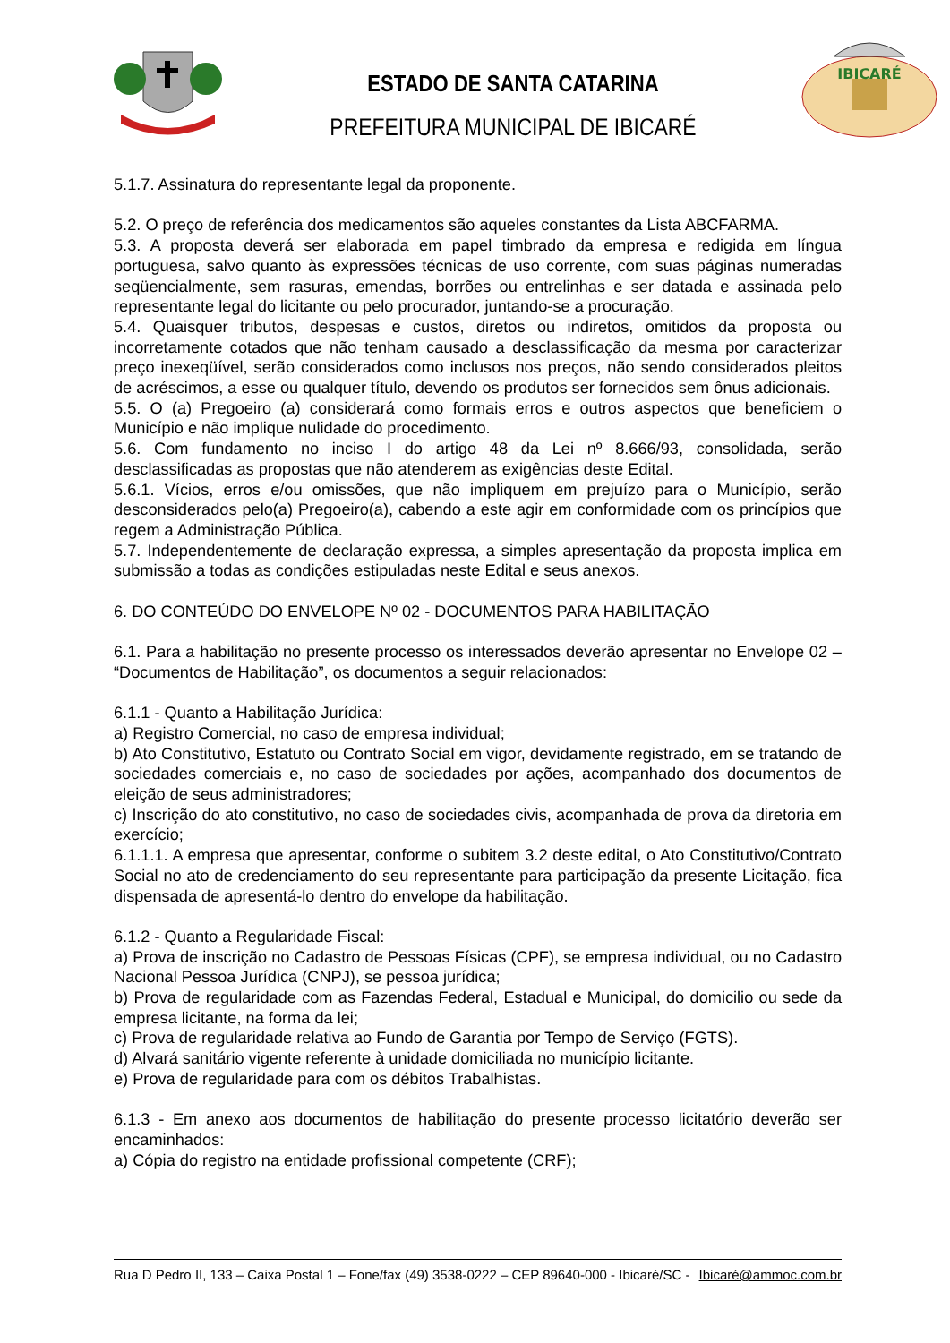ESTADO DE SANTA CATARINA
PREFEITURA MUNICIPAL DE IBICARÉ
IBICARÉ
5.1.7. Assinatura do representante legal da proponente.
5.2. O preço de referência dos medicamentos são aqueles constantes da Lista ABCFARMA.
5.3. A proposta deverá ser elaborada em papel timbrado da empresa e redigida em língua portuguesa, salvo quanto às expressões técnicas de uso corrente, com suas páginas numeradas seqüencialmente, sem rasuras, emendas, borrões ou entrelinhas e ser datada e assinada pelo representante legal do licitante ou pelo procurador, juntando-se a procuração.
5.4. Quaisquer tributos, despesas e custos, diretos ou indiretos, omitidos da proposta ou incorretamente cotados que não tenham causado a desclassificação da mesma por caracterizar preço inexeqüível, serão considerados como inclusos nos preços, não sendo considerados pleitos de acréscimos, a esse ou qualquer título, devendo os produtos ser fornecidos sem ônus adicionais.
5.5. O (a) Pregoeiro (a) considerará como formais erros e outros aspectos que beneficiem o Município e não implique nulidade do procedimento.
5.6. Com fundamento no inciso I do artigo 48 da Lei nº 8.666/93, consolidada, serão desclassificadas as propostas que não atenderem as exigências deste Edital.
5.6.1. Vícios, erros e/ou omissões, que não impliquem em prejuízo para o Município, serão desconsiderados pelo(a) Pregoeiro(a), cabendo a este agir em conformidade com os princípios que regem a Administração Pública.
5.7. Independentemente de declaração expressa, a simples apresentação da proposta implica em submissão a todas as condições estipuladas neste Edital e seus anexos.
6. DO CONTEÚDO DO ENVELOPE Nº 02 - DOCUMENTOS PARA HABILITAÇÃO
6.1. Para a habilitação no presente processo os interessados deverão apresentar no Envelope 02 – “Documentos de Habilitação”, os documentos a seguir relacionados:
6.1.1 - Quanto a Habilitação Jurídica:
a) Registro Comercial, no caso de empresa individual;
b) Ato Constitutivo, Estatuto ou Contrato Social em vigor, devidamente registrado, em se tratando de sociedades comerciais e, no caso de sociedades por ações, acompanhado dos documentos de eleição de seus administradores;
c) Inscrição do ato constitutivo, no caso de sociedades civis, acompanhada de prova da diretoria em exercício;
6.1.1.1. A empresa que apresentar, conforme o subitem 3.2 deste edital, o Ato Constitutivo/Contrato Social no ato de credenciamento do seu representante para participação da presente Licitação, fica dispensada de apresentá-lo dentro do envelope da habilitação.
6.1.2 - Quanto a Regularidade Fiscal:
a) Prova de inscrição no Cadastro de Pessoas Físicas (CPF), se empresa individual, ou no Cadastro Nacional Pessoa Jurídica (CNPJ), se pessoa jurídica;
b) Prova de regularidade com as Fazendas Federal, Estadual e Municipal, do domicilio ou sede da empresa licitante, na forma da lei;
c) Prova de regularidade relativa ao Fundo de Garantia por Tempo de Serviço (FGTS).
d) Alvará sanitário vigente referente à unidade domiciliada no município licitante.
e) Prova de regularidade para com os débitos Trabalhistas.
6.1.3 - Em anexo aos documentos de habilitação do presente processo licitatório deverão ser encaminhados:
a) Cópia do registro na entidade profissional competente (CRF);
Rua D Pedro II, 133 – Caixa Postal 1 – Fone/fax (49) 3538-0222 – CEP 89640-000 - Ibicaré/SC - Ibicaré@ammoc.com.br